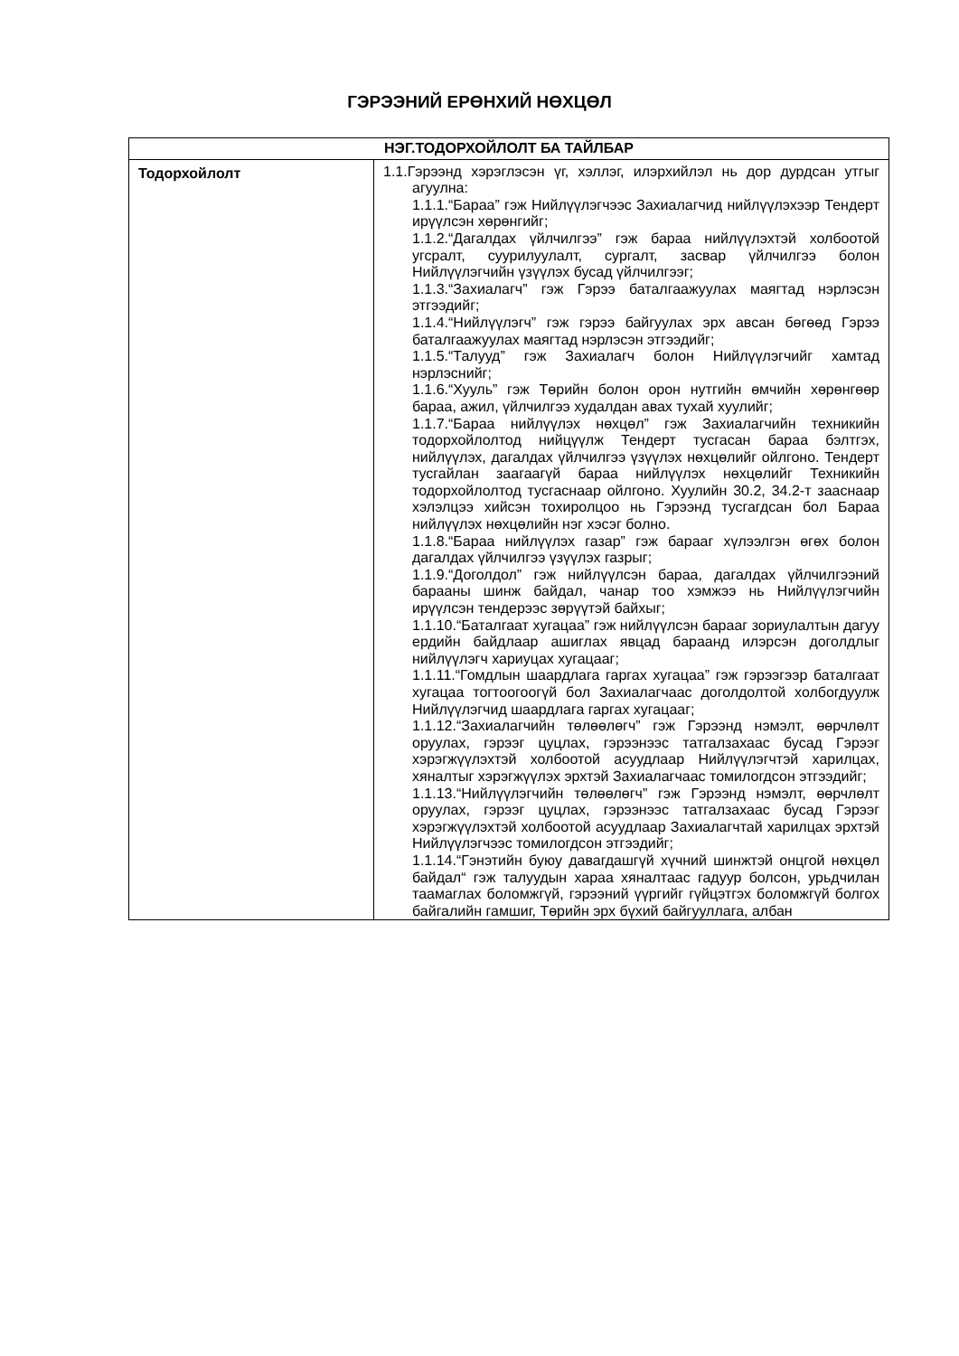ГЭРЭЭНИЙ ЕРӨНХИЙ НӨХЦӨЛ
| НЭГ.ТОДОРХОЙЛОЛТ БА ТАЙЛБАР | |
| --- | --- |
| Тодорхойлолт | 1.1.Гэрээнд хэрэглэсэн үг, хэллэг, илэрхийлэл нь дор дурдсан утгыг агуулна: 1.1.1.“Бараа” гэж Нийлүүлэгчээс Захиалагчид нийлүүлэхээр Тендерт ирүүлсэн хөрөнгийг; 1.1.2.“Дагалдах үйлчилгээ” гэж бараа нийлүүлэхтэй холбоотой угсралт, суурилуулалт, сургалт, засвар үйлчилгээ болон Нийлүүлэгчийн үзүүлэх бусад үйлчилгээг; 1.1.3.“Захиалагч” гэж Гэрээ баталгаажуулах маягтад нэрлэсэн этгээдийг; 1.1.4.“Нийлүүлэгч” гэж гэрээ байгуулах эрх авсан бөгөөд Гэрээ баталгаажуулах маягтад нэрлэсэн этгээдийг; 1.1.5.“Талууд” гэж Захиалагч болон Нийлүүлэгчийг хамтад нэрлэснийг; 1.1.6.“Хууль” гэж Төрийн болон орон нутгийн өмчийн хөрөнгөөр бараа, ажил, үйлчилгээ худалдан авах тухай хуулийг; 1.1.7.“Бараа нийлүүлэх нөхцөл” гэж Захиалагчийн техникийн тодорхойлолтод нийцүүлж Тендерт тусгасан бараа бэлтгэх, нийлүүлэх, дагалдах үйлчилгээ үзүүлэх нөхцөлийг ойлгоно. Тендерт тусгайлан заагаагүй бараа нийлүүлэх нөхцөлийг Техникийн тодорхойлолтод тусгаснаар ойлгоно. Хуулийн 30.2, 34.2-т зааснаар хэлэлцээ хийсэн тохиролцоо нь Гэрээнд тусгагдсан бол Бараа нийлүүлэх нөхцөлийн нэг хэсэг болно. 1.1.8.“Бараа нийлүүлэх газар” гэж барааг хүлээлгэн өгөх болон дагалдах үйлчилгээ үзүүлэх газрыг; 1.1.9.“Доголдол” гэж нийлүүлсэн бараа, дагалдах үйлчилгээний барааны шинж байдал, чанар тоо хэмжээ нь Нийлүүлэгчийн ирүүлсэн тендерээс зөрүүтэй байхыг; 1.1.10.“Баталгаат хугацаа” гэж нийлүүлсэн барааг зориулалтын дагуу ердийн байдлаар ашиглах явцад бараанд илэрсэн доголдлыг нийлүүлэгч хариуцах хугацааг; 1.1.11.“Гомдлын шаардлага гаргах хугацаа” гэж гэрээгээр баталгаат хугацаа тогтоогоогүй бол Захиалагчаас доголдолтой холбогдуулж Нийлүүлэгчид шаардлага гаргах хугацааг; 1.1.12.“Захиалагчийн төлөөлөгч” гэж Гэрээнд нэмэлт, өөрчлөлт оруулах, гэрээг цуцлах, гэрээнээс татгалзахаас бусад Гэрээг хэрэгжүүлэхтэй холбоотой асуудлаар Нийлүүлэгчтэй харилцах, хяналтыг хэрэгжүүлэх эрхтэй Захиалагчаас томилогдсон этгээдийг; 1.1.13.“Нийлүүлэгчийн төлөөлөгч” гэж Гэрээнд нэмэлт, өөрчлөлт оруулах, гэрээг цуцлах, гэрээнээс татгалзахаас бусад Гэрээг хэрэгжүүлэхтэй холбоотой асуудлаар Захиалагчтай харилцах эрхтэй Нийлүүлэгчээс томилогдсон этгээдийг; 1.1.14.“Гэнэтийн буюу давагдашгүй хүчний шинжтэй онцгой нөхцөл байдал“ гэж талуудын хараа хяналтаас гадуур болсон, урьдчилан таамаглах боломжгүй, гэрээний үүргийг гүйцэтгэх боломжгүй болгох байгалийн гамшиг, Төрийн эрх бүхий байгууллага, албан |